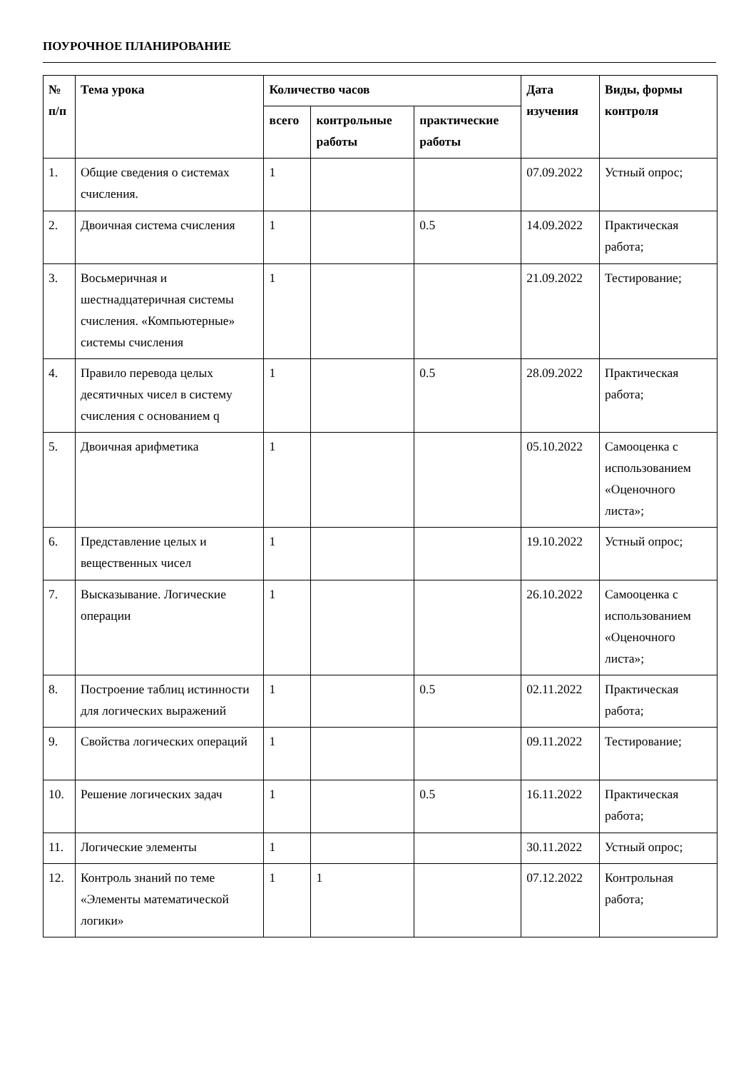ПОУРОЧНОЕ ПЛАНИРОВАНИЕ
| № п/п | Тема урока | Количество часов | | | Дата изучения | Виды, формы контроля |
| --- | --- | --- | --- | --- | --- | --- |
| | | всего | контрольные работы | практические работы | | |
| 1. | Общие сведения о системах счисления. | 1 | | | 07.09.2022 | Устный опрос; |
| 2. | Двоичная система счисления | 1 | | 0.5 | 14.09.2022 | Практическая работа; |
| 3. | Восьмеричная и шестнадцатеричная системы счисления. «Компьютерные» системы счисления | 1 | | | 21.09.2022 | Тестирование; |
| 4. | Правило перевода целых десятичных чисел в систему счисления с основанием q | 1 | | 0.5 | 28.09.2022 | Практическая работа; |
| 5. | Двоичная арифметика | 1 | | | 05.10.2022 | Самооценка с использованием «Оценочного листа»; |
| 6. | Представление целых и вещественных чисел | 1 | | | 19.10.2022 | Устный опрос; |
| 7. | Высказывание. Логические операции | 1 | | | 26.10.2022 | Самооценка с использованием «Оценочного листа»; |
| 8. | Построение таблиц истинности для логических выражений | 1 | | 0.5 | 02.11.2022 | Практическая работа; |
| 9. | Свойства логических операций | 1 | | | 09.11.2022 | Тестирование; |
| 10. | Решение логических задач | 1 | | 0.5 | 16.11.2022 | Практическая работа; |
| 11. | Логические элементы | 1 | | | 30.11.2022 | Устный опрос; |
| 12. | Контроль знаний по теме «Элементы математической логики» | 1 | 1 | | 07.12.2022 | Контрольная работа; |